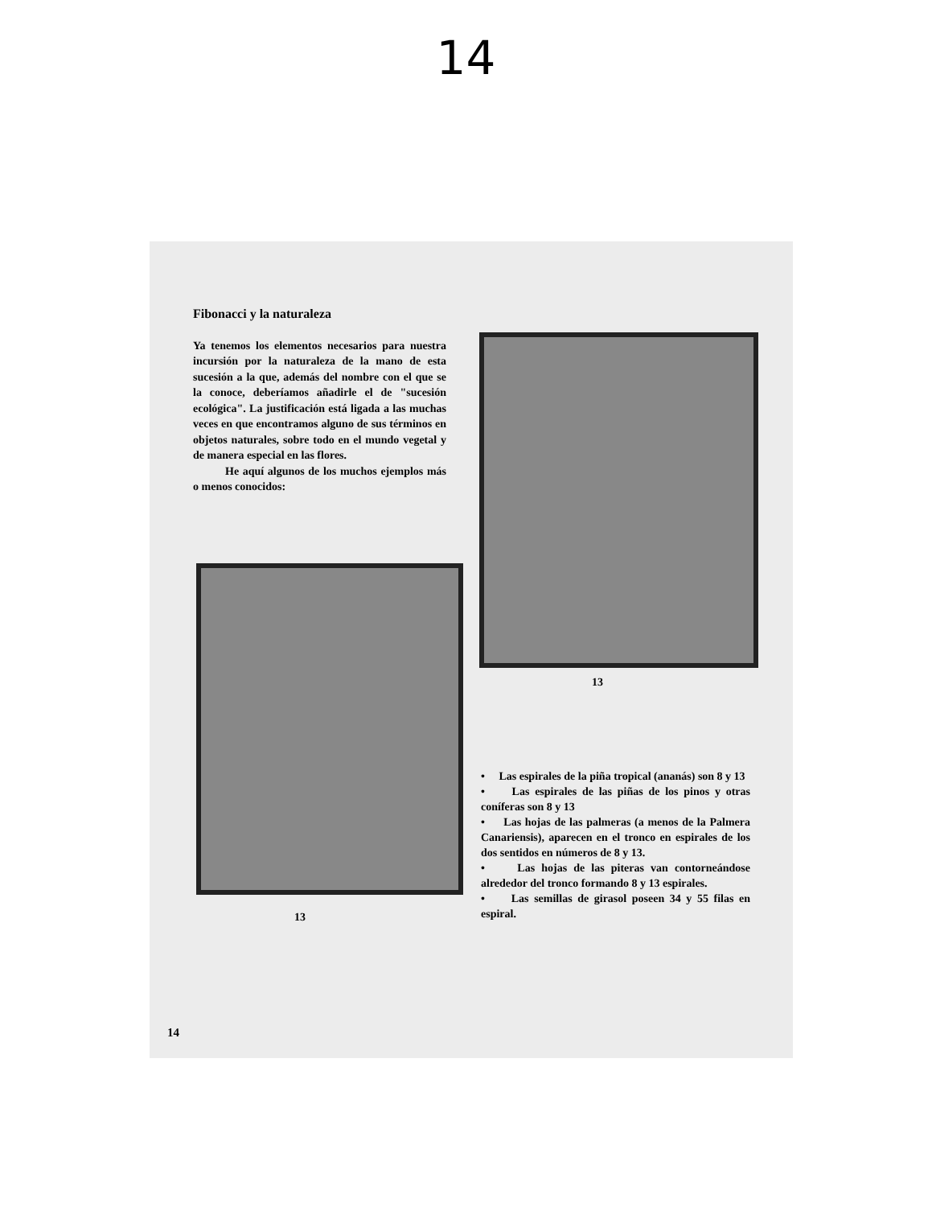14
Fibonacci y la naturaleza
Ya tenemos los elementos necesarios para nuestra incursión por la naturaleza de la mano de esta sucesión a la que, además del nombre con el que se la conoce, deberíamos añadirle el de "sucesión ecológica". La justificación está ligada a las muchas veces en que encontramos alguno de sus términos en objetos naturales, sobre todo en el mundo vegetal y de manera especial en las flores.
He aquí algunos de los muchos ejemplos más o menos conocidos:
13
13
• Las espirales de la piña tropical (ananás) son 8 y 13
• Las espirales de las piñas de los pinos y otras coníferas son 8 y 13
• Las hojas de las palmeras (a menos de la Palmera Canariensis), aparecen en el tronco en espirales de los dos sentidos en números de 8 y 13.
• Las hojas de las piteras van contorneándose alrededor del tronco formando 8 y 13 espirales.
• Las semillas de girasol poseen 34 y 55 filas en espiral.
14